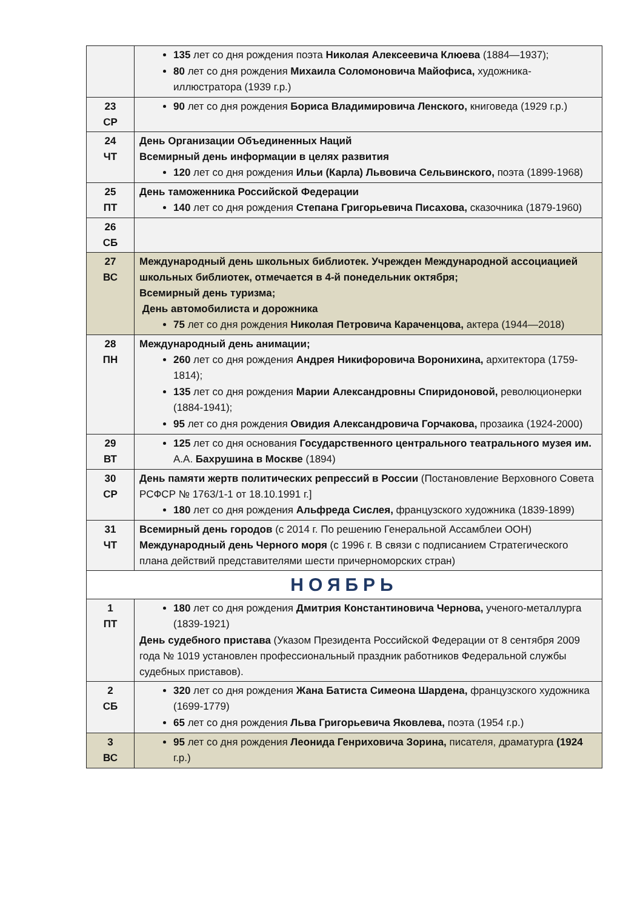| | 135 лет со дня рождения поэта Николая Алексеевича Клюева (1884—1937); 80 лет со дня рождения Михаила Соломоновича Майофиса, художника-иллюстратора (1939 г.р.) |
| 23 СР | 90 лет со дня рождения Бориса Владимировича Ленского, книговеда (1929 г.р.) |
| 24 ЧТ | День Организации Объединенных Наций Всемирный день информации в целях развития 120 лет со дня рождения Ильи (Карла) Львовича Сельвинского, поэта (1899-1968) |
| 25 ПТ | День таможенника Российской Федерации 140 лет со дня рождения Степана Григорьевича Писахова, сказочника (1879-1960) |
| 26 СБ | |
| 27 ВС | Международный день школьных библиотек. Учрежден Международной ассоциацией школьных библиотек, отмечается в 4-й понедельник октября; Всемирный день туризма; День автомобилиста и дорожника 75 лет со дня рождения Николая Петровича Караченцова, актера (1944—2018) |
| 28 ПН | Международный день анимации; 260 лет со дня рождения Андрея Никифоровича Воронихина, архитектора (1759-1814); 135 лет со дня рождения Марии Александровны Спиридоновой, революционерки (1884-1941); 95 лет со дня рождения Овидия Александровича Горчакова, прозаика (1924-2000) |
| 29 ВТ | 125 лет со дня основания Государственного центрального театрального музея им. А.А. Бахрушина в Москве (1894) |
| 30 СР | День памяти жертв политических репрессий в России (Постановление Верховного Совета РСФСР № 1763/1-1 от 18.10.1991 г.] 180 лет со дня рождения Альфреда Сислея, французского художника (1839-1899) |
| 31 ЧТ | Всемирный день городов (с 2014 г. По решению Генеральной Ассамблеи ООН) Международный день Черного моря (с 1996 г. В связи с подписанием Стратегического плана действий представителями шести причерноморских стран) |
| НОЯБРЬ | |
| 1 ПТ | 180 лет со дня рождения Дмитрия Константиновича Чернова, ученого-металлурга (1839-1921) День судебного пристава (Указом Президента Российской Федерации от 8 сентября 2009 года № 1019 установлен профессиональный праздник работников Федеральной службы судебных приставов). |
| 2 СБ | 320 лет со дня рождения Жана Батиста Симеона Шардена, французского художника (1699-1779) 65 лет со дня рождения Льва Григорьевича Яковлева, поэта (1954 г.р.) |
| 3 ВС | 95 лет со дня рождения Леонида Генриховича Зорина, писателя, драматурга (1924 г.р.) |